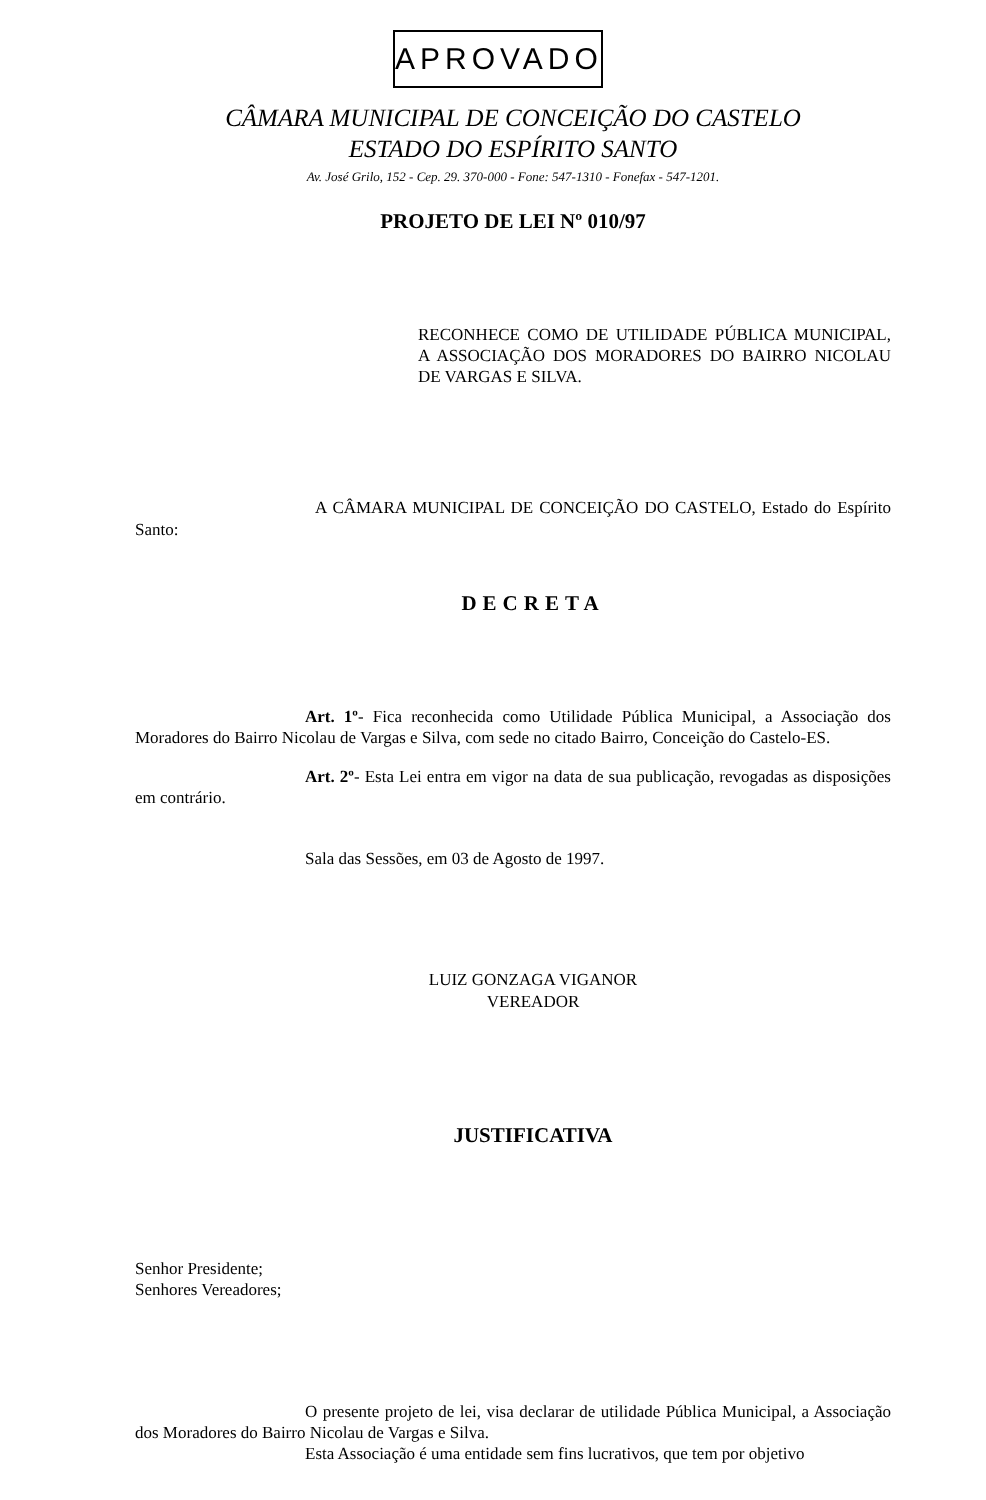APROVADO
CÂMARA MUNICIPAL DE CONCEIÇÃO DO CASTELO
ESTADO DO ESPÍRITO SANTO
Av. José Grilo, 152 - Cep. 29. 370-000 - Fone: 547-1310 - Fonefax - 547-1201.
PROJETO DE LEI Nº 010/97
RECONHECE COMO DE UTILIDADE PÚBLICA MUNICIPAL, A ASSOCIAÇÃO DOS MORADORES DO BAIRRO NICOLAU DE VARGAS E SILVA.
A CÂMARA MUNICIPAL DE CONCEIÇÃO DO CASTELO, Estado do Espírito Santo:
DECRETA
Art. 1º- Fica reconhecida como Utilidade Pública Municipal, a Associação dos Moradores do Bairro Nicolau de Vargas e Silva, com sede no citado Bairro, Conceição do Castelo-ES.
Art. 2º- Esta Lei entra em vigor na data de sua publicação, revogadas as disposições em contrário.
Sala das Sessões, em 03 de Agosto de 1997.
LUIZ GONZAGA VIGANOR
VEREADOR
JUSTIFICATIVA
Senhor Presidente;
Senhores Vereadores;
O presente projeto de lei, visa declarar de utilidade Pública Municipal, a Associação dos Moradores do Bairro Nicolau de Vargas e Silva.
Esta Associação é uma entidade sem fins lucrativos, que tem por objetivo